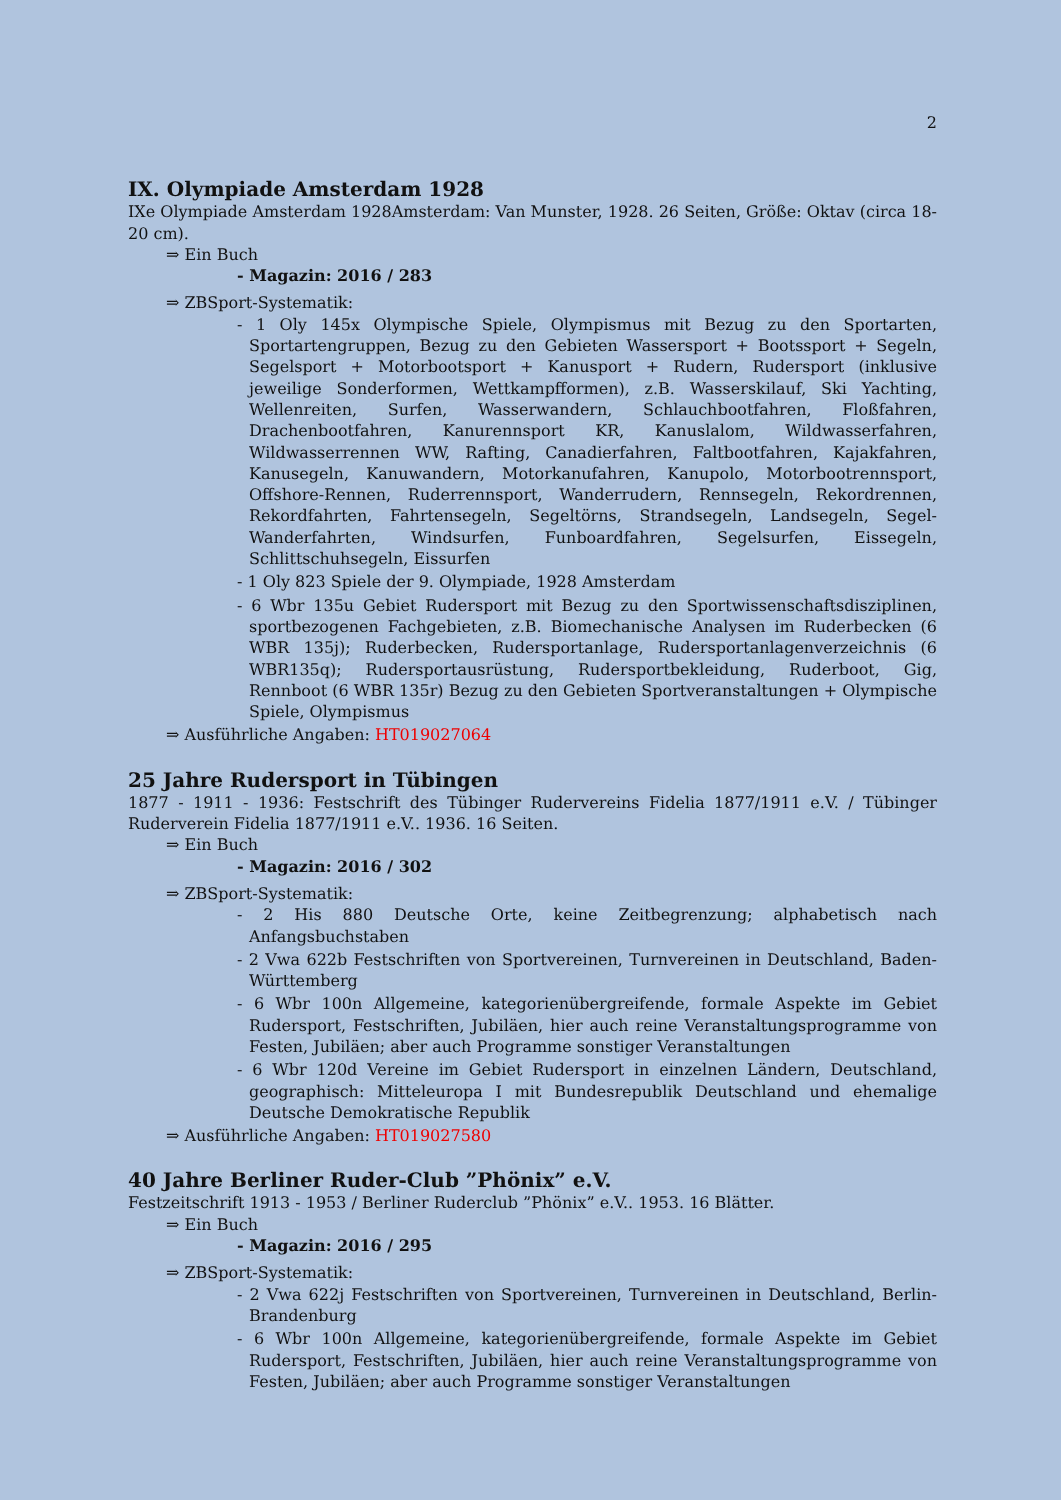2
IX. Olympiade Amsterdam 1928
IXe Olympiade Amsterdam 1928Amsterdam: Van Munster, 1928. 26 Seiten, Größe: Oktav (circa 18-20 cm).
⇒ Ein Buch
- Magazin: 2016 / 283
⇒ ZBSport-Systematik:
- 1 Oly 145x Olympische Spiele, Olympismus mit Bezug zu den Sportarten, Sportartengruppen, Bezug zu den Gebieten Wassersport + Bootssport + Segeln, Segelsport + Motorbootsport + Kanusport + Rudern, Rudersport (inklusive jeweilige Sonderformen, Wettkampfformen), z.B. Wasserskilauf, Ski Yachting, Wellenreiten, Surfen, Wasserwandern, Schlauchbootfahren, Floßfahren, Drachenbootfahren, Kanurennsport KR, Kanuslalom, Wildwasserfahren, Wildwasserrennen WW, Rafting, Canadierfahren, Faltbootfahren, Kajakfahren, Kanusegeln, Kanuwandern, Motorkanufahren, Kanupolo, Motorbootrennsport, Offshore-Rennen, Ruderrennsport, Wanderrudern, Rennsegeln, Rekordrennen, Rekordfahrten, Fahrtensegeln, Segeltörns, Strandsegeln, Landsegeln, Segel-Wanderfahrten, Windsurfen, Funboardfahren, Segelsurfen, Eissegeln, Schlittschuhsegeln, Eissurfen
- 1 Oly 823 Spiele der 9. Olympiade, 1928 Amsterdam
- 6 Wbr 135u Gebiet Rudersport mit Bezug zu den Sportwissenschaftsdisziplinen, sportbezogenen Fachgebieten, z.B. Biomechanische Analysen im Ruderbecken (6 WBR 135j); Ruderbecken, Rudersportanlage, Rudersportanlagenverzeichnis (6 WBR135q); Rudersportausrüstung, Rudersportbekleidung, Ruderboot, Gig, Rennboot (6 WBR 135r) Bezug zu den Gebieten Sportveranstaltungen + Olympische Spiele, Olympismus
⇒ Ausführliche Angaben: HT019027064
25 Jahre Rudersport in Tübingen
1877 - 1911 - 1936: Festschrift des Tübinger Rudervereins Fidelia 1877/1911 e.V. / Tübinger Ruderverein Fidelia 1877/1911 e.V.. 1936. 16 Seiten.
⇒ Ein Buch
- Magazin: 2016 / 302
⇒ ZBSport-Systematik:
- 2 His 880 Deutsche Orte, keine Zeitbegrenzung; alphabetisch nach Anfangsbuchstaben
- 2 Vwa 622b Festschriften von Sportvereinen, Turnvereinen in Deutschland, Baden-Württemberg
- 6 Wbr 100n Allgemeine, kategorienübergreifende, formale Aspekte im Gebiet Rudersport, Festschriften, Jubiläen, hier auch reine Veranstaltungsprogramme von Festen, Jubiläen; aber auch Programme sonstiger Veranstaltungen
- 6 Wbr 120d Vereine im Gebiet Rudersport in einzelnen Ländern, Deutschland, geographisch: Mitteleuropa I mit Bundesrepublik Deutschland und ehemalige Deutsche Demokratische Republik
⇒ Ausführliche Angaben: HT019027580
40 Jahre Berliner Ruder-Club ”Phönix” e.V.
Festzeitschrift 1913 - 1953 / Berliner Ruderclub ”Phönix” e.V.. 1953. 16 Blätter.
⇒ Ein Buch
- Magazin: 2016 / 295
⇒ ZBSport-Systematik:
- 2 Vwa 622j Festschriften von Sportvereinen, Turnvereinen in Deutschland, Berlin-Brandenburg
- 6 Wbr 100n Allgemeine, kategorienübergreifende, formale Aspekte im Gebiet Rudersport, Festschriften, Jubiläen, hier auch reine Veranstaltungsprogramme von Festen, Jubiläen; aber auch Programme sonstiger Veranstaltungen